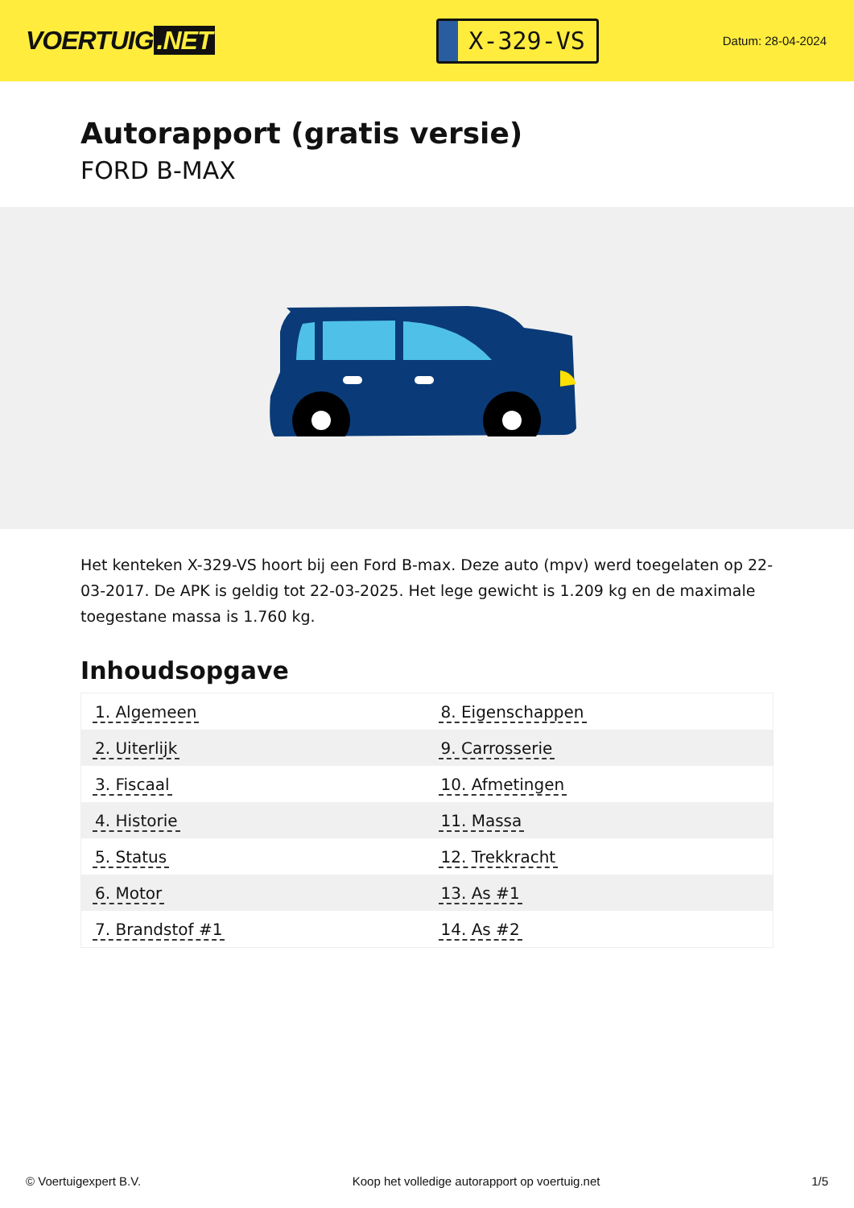VOERTUIG.NET
X-329-VS
Datum: 28-04-2024
Autorapport (gratis versie)
FORD B-MAX
Het kenteken X-329-VS hoort bij een Ford B-max. Deze auto (mpv) werd toegelaten op 22-03-2017. De APK is geldig tot 22-03-2025. Het lege gewicht is 1.209 kg en de maximale toegestane massa is 1.760 kg.
Inhoudsopgave
| 1. Algemeen | 8. Eigenschappen |
| 2. Uiterlijk | 9. Carrosserie |
| 3. Fiscaal | 10. Afmetingen |
| 4. Historie | 11. Massa |
| 5. Status | 12. Trekkracht |
| 6. Motor | 13. As #1 |
| 7. Brandstof #1 | 14. As #2 |
© Voertuigexpert B.V. Koop het volledige autorapport op voertuig.net 1/5